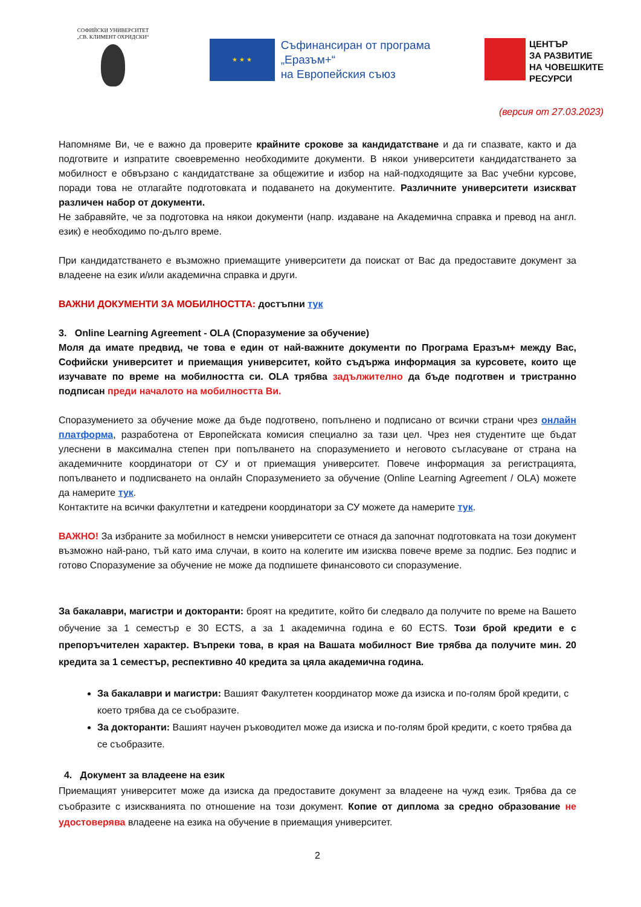СОФИЙСКИ УНИВЕРСИТЕТ
„СВ. КЛИМЕНТ ОХРИДСКИ“
★ ★ ★
Съфинансиран от програма
„Еразъм+“
на Европейския съюз
ЦЕНТЪР
ЗА РАЗВИТИЕ
НА ЧОВЕШКИТЕ
РЕСУРСИ
(версия от 27.03.2023)
Напомняме Ви, че е важно да проверите крайните срокове за кандидатстване и да ги спазвате, както и да подготвите и изпратите своевременно необходимите документи. В някои университети кандидатстването за мобилност е обвързано с кандидатстване за общежитие и избор на най-подходящите за Вас учебни курсове, поради това не отлагайте подготовката и подаването на документите. Различните университети изискват различен набор от документи.
Не забравяйте, че за подготовка на някои документи (напр. издаване на Академична справка и превод на англ. език) е необходимо по-дълго време.
При кандидатстването е възможно приемащите университети да поискат от Вас да предоставите документ за владеене на език и/или академична справка и други.
ВАЖНИ ДОКУМЕНТИ ЗА МОБИЛНОСТТА: достъпни тук
3. Online Learning Agreement - OLA (Споразумение за обучение)
Моля да имате предвид, че това е един от най-важните документи по Програма Еразъм+ между Вас, Софийски университет и приемащия университет, който съдържа информация за курсовете, които ще изучавате по време на мобилността си. OLA трябва задължително да бъде подготвен и тристранно подписан преди началото на мобилността Ви.
Споразумението за обучение може да бъде подготвено, попълнено и подписано от всички страни чрез онлайн платформа, разработена от Европейската комисия специално за тази цел. Чрез нея студентите ще бъдат улеснени в максимална степен при попълването на споразумението и неговото съгласуване от страна на академичните координатори от СУ и от приемащия университет. Повече информация за регистрацията, попълването и подписването на онлайн Споразумението за обучение (Online Learning Agreement / OLA) можете да намерите тук.
Контактите на всички факултетни и катедрени координатори за СУ можете да намерите тук.
ВАЖНО! За избраните за мобилност в немски университети се отнася да започнат подготовката на този документ възможно най-рано, тъй като има случаи, в които на колегите им изисква повече време за подпис. Без подпис и готово Споразумение за обучение не може да подпишете финансовото си споразумение.
За бакалаври, магистри и докторанти: броят на кредитите, който би следвало да получите по време на Вашето обучение за 1 семестър е 30 ECTS, а за 1 академична година е 60 ECTS. Този брой кредити е с препоръчителен характер. Въпреки това, в края на Вашата мобилност Вие трябва да получите мин. 20 кредита за 1 семестър, респективно 40 кредита за цяла академична година.
За бакалаври и магистри: Вашият Факултетен координатор може да изиска и по-голям брой кредити, с което трябва да се съобразите.
За докторанти: Вашият научен ръководител може да изиска и по-голям брой кредити, с което трябва да се съобразите.
4. Документ за владеене на език
Приемащият университет може да изиска да предоставите документ за владеене на чужд език. Трябва да се съобразите с изискванията по отношение на този документ. Копие от диплома за средно образование не удостоверява владеене на езика на обучение в приемащия университет.
2